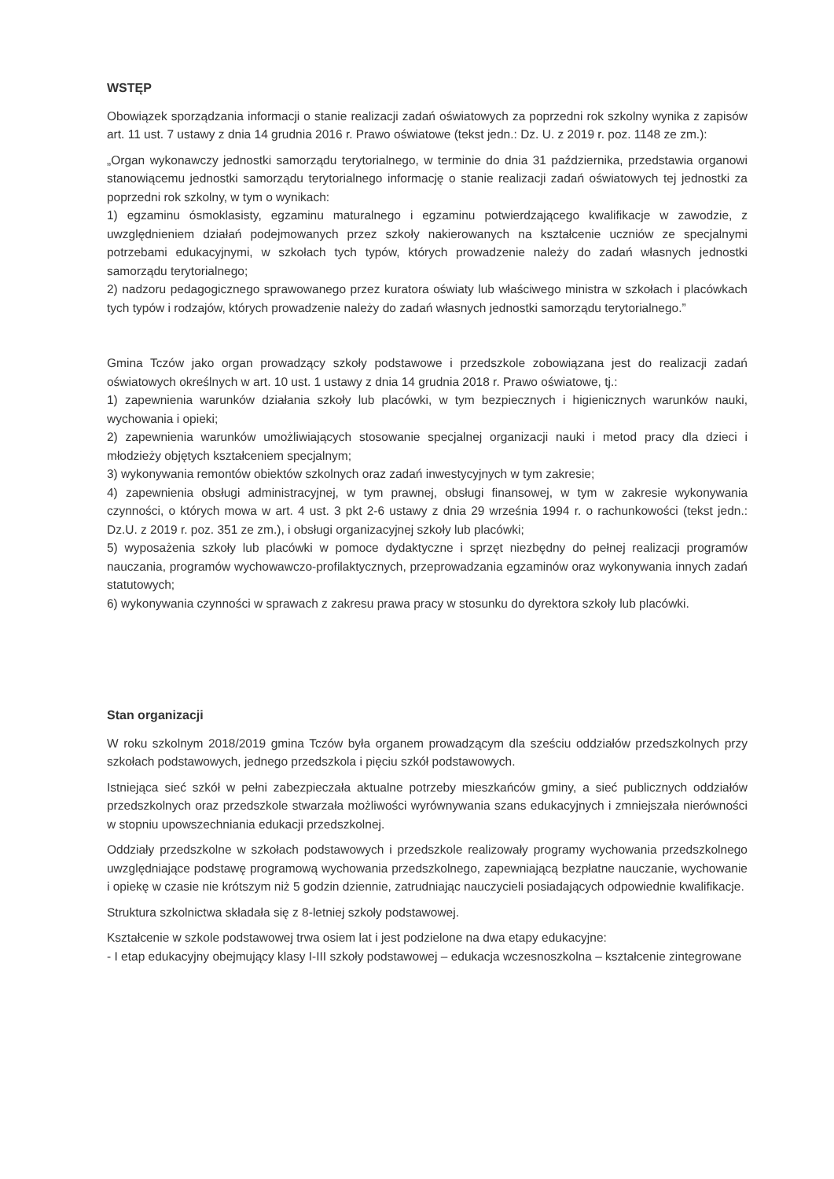WSTĘP
Obowiązek sporządzania informacji o stanie realizacji zadań oświatowych za poprzedni rok szkolny wynika z zapisów art. 11 ust. 7 ustawy z dnia 14 grudnia 2016 r. Prawo oświatowe (tekst jedn.: Dz. U. z 2019 r. poz. 1148 ze zm.):
„Organ wykonawczy jednostki samorządu terytorialnego, w terminie do dnia 31 października, przedstawia organowi stanowiącemu jednostki samorządu terytorialnego informację o stanie realizacji zadań oświatowych tej jednostki za poprzedni rok szkolny, w tym o wynikach:
1) egzaminu ósmoklasisty, egzaminu maturalnego i egzaminu potwierdzającego kwalifikacje w zawodzie, z uwzględnieniem działań podejmowanych przez szkoły nakierowanych na kształcenie uczniów ze specjalnymi potrzebami edukacyjnymi, w szkołach tych typów, których prowadzenie należy do zadań własnych jednostki samorządu terytorialnego;
2) nadzoru pedagogicznego sprawowanego przez kuratora oświaty lub właściwego ministra w szkołach i placówkach tych typów i rodzajów, których prowadzenie należy do zadań własnych jednostki samorządu terytorialnego.”
Gmina Tczów jako organ prowadzący szkoły podstawowe i przedszkole zobowiązana jest do realizacji zadań oświatowych określnych w art. 10 ust. 1 ustawy z dnia 14 grudnia 2018 r. Prawo oświatowe, tj.:
1) zapewnienia warunków działania szkoły lub placówki, w tym bezpiecznych i higienicznych warunków nauki, wychowania i opieki;
2) zapewnienia warunków umożliwiających stosowanie specjalnej organizacji nauki i metod pracy dla dzieci i młodzieży objętych kształceniem specjalnym;
3) wykonywania remontów obiektów szkolnych oraz zadań inwestycyjnych w tym zakresie;
4) zapewnienia obsługi administracyjnej, w tym prawnej, obsługi finansowej, w tym w zakresie wykonywania czynności, o których mowa w art. 4 ust. 3 pkt 2-6 ustawy z dnia 29 września 1994 r. o rachunkowości (tekst jedn.: Dz.U. z 2019 r. poz. 351 ze zm.), i obsługi organizacyjnej szkoły lub placówki;
5) wyposażenia szkoły lub placówki w pomoce dydaktyczne i sprzęt niezbędny do pełnej realizacji programów nauczania, programów wychowawczo-profilaktycznych, przeprowadzania egzaminów oraz wykonywania innych zadań statutowych;
6) wykonywania czynności w sprawach z zakresu prawa pracy w stosunku do dyrektora szkoły lub placówki.
Stan organizacji
W roku szkolnym 2018/2019 gmina Tczów była organem prowadzącym dla sześciu oddziałów przedszkolnych przy szkołach podstawowych, jednego przedszkola i pięciu szkół podstawowych.
Istniejąca sieć szkół w pełni zabezpieczała aktualne potrzeby mieszkańców gminy, a sieć publicznych oddziałów przedszkolnych oraz przedszkole stwarzała możliwości wyrównywania szans edukacyjnych i zmniejszała nierówności w stopniu upowszechniania edukacji przedszkolnej.
Oddziały przedszkolne w szkołach podstawowych i przedszkole realizowały programy wychowania przedszkolnego uwzględniające podstawę programową wychowania przedszkolnego, zapewniającą bezpłatne nauczanie, wychowanie i opiekę w czasie nie krótszym niż 5 godzin dziennie, zatrudniając nauczycieli posiadających odpowiednie kwalifikacje.
Struktura szkolnictwa składała się z 8-letniej szkoły podstawowej.
Kształcenie w szkole podstawowej trwa osiem lat i jest podzielone na dwa etapy edukacyjne:
- I etap edukacyjny obejmujący klasy I-III szkoły podstawowej – edukacja wczesnoszkolna – kształcenie zintegrowane